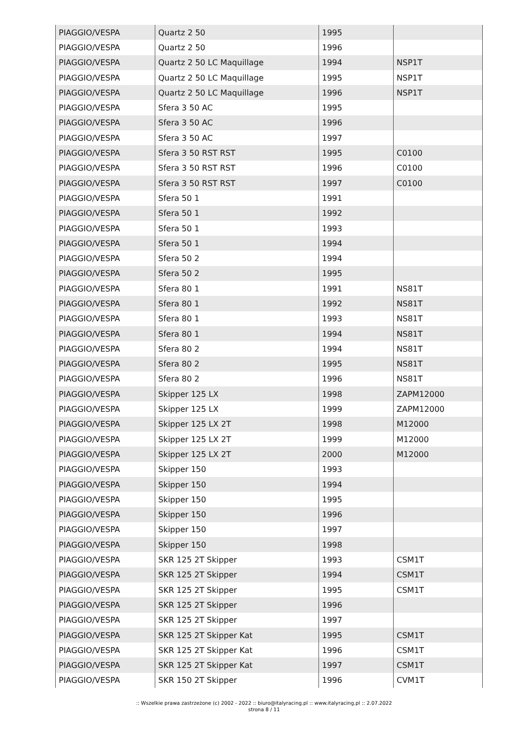| PIAGGIO/VESPA | Quartz 2 50 | 1995 | |
| PIAGGIO/VESPA | Quartz 2 50 | 1996 | |
| PIAGGIO/VESPA | Quartz 2 50 LC Maquillage | 1994 | NSP1T |
| PIAGGIO/VESPA | Quartz 2 50 LC Maquillage | 1995 | NSP1T |
| PIAGGIO/VESPA | Quartz 2 50 LC Maquillage | 1996 | NSP1T |
| PIAGGIO/VESPA | Sfera 3 50 AC | 1995 | |
| PIAGGIO/VESPA | Sfera 3 50 AC | 1996 | |
| PIAGGIO/VESPA | Sfera 3 50 AC | 1997 | |
| PIAGGIO/VESPA | Sfera 3 50 RST RST | 1995 | C0100 |
| PIAGGIO/VESPA | Sfera 3 50 RST RST | 1996 | C0100 |
| PIAGGIO/VESPA | Sfera 3 50 RST RST | 1997 | C0100 |
| PIAGGIO/VESPA | Sfera 50 1 | 1991 | |
| PIAGGIO/VESPA | Sfera 50 1 | 1992 | |
| PIAGGIO/VESPA | Sfera 50 1 | 1993 | |
| PIAGGIO/VESPA | Sfera 50 1 | 1994 | |
| PIAGGIO/VESPA | Sfera 50 2 | 1994 | |
| PIAGGIO/VESPA | Sfera 50 2 | 1995 | |
| PIAGGIO/VESPA | Sfera 80 1 | 1991 | NS81T |
| PIAGGIO/VESPA | Sfera 80 1 | 1992 | NS81T |
| PIAGGIO/VESPA | Sfera 80 1 | 1993 | NS81T |
| PIAGGIO/VESPA | Sfera 80 1 | 1994 | NS81T |
| PIAGGIO/VESPA | Sfera 80 2 | 1994 | NS81T |
| PIAGGIO/VESPA | Sfera 80 2 | 1995 | NS81T |
| PIAGGIO/VESPA | Sfera 80 2 | 1996 | NS81T |
| PIAGGIO/VESPA | Skipper 125 LX | 1998 | ZAPM12000 |
| PIAGGIO/VESPA | Skipper 125 LX | 1999 | ZAPM12000 |
| PIAGGIO/VESPA | Skipper 125 LX 2T | 1998 | M12000 |
| PIAGGIO/VESPA | Skipper 125 LX 2T | 1999 | M12000 |
| PIAGGIO/VESPA | Skipper 125 LX 2T | 2000 | M12000 |
| PIAGGIO/VESPA | Skipper 150 | 1993 | |
| PIAGGIO/VESPA | Skipper 150 | 1994 | |
| PIAGGIO/VESPA | Skipper 150 | 1995 | |
| PIAGGIO/VESPA | Skipper 150 | 1996 | |
| PIAGGIO/VESPA | Skipper 150 | 1997 | |
| PIAGGIO/VESPA | Skipper 150 | 1998 | |
| PIAGGIO/VESPA | SKR 125 2T Skipper | 1993 | CSM1T |
| PIAGGIO/VESPA | SKR 125 2T Skipper | 1994 | CSM1T |
| PIAGGIO/VESPA | SKR 125 2T Skipper | 1995 | CSM1T |
| PIAGGIO/VESPA | SKR 125 2T Skipper | 1996 | |
| PIAGGIO/VESPA | SKR 125 2T Skipper | 1997 | |
| PIAGGIO/VESPA | SKR 125 2T Skipper Kat | 1995 | CSM1T |
| PIAGGIO/VESPA | SKR 125 2T Skipper Kat | 1996 | CSM1T |
| PIAGGIO/VESPA | SKR 125 2T Skipper Kat | 1997 | CSM1T |
| PIAGGIO/VESPA | SKR 150 2T Skipper | 1996 | CVM1T |
:: Wszelkie prawa zastrzeżone (c) 2002 - 2022 :: biuro@italyracing.pl :: www.italyracing.pl :: 2.07.2022
strona 8 / 11